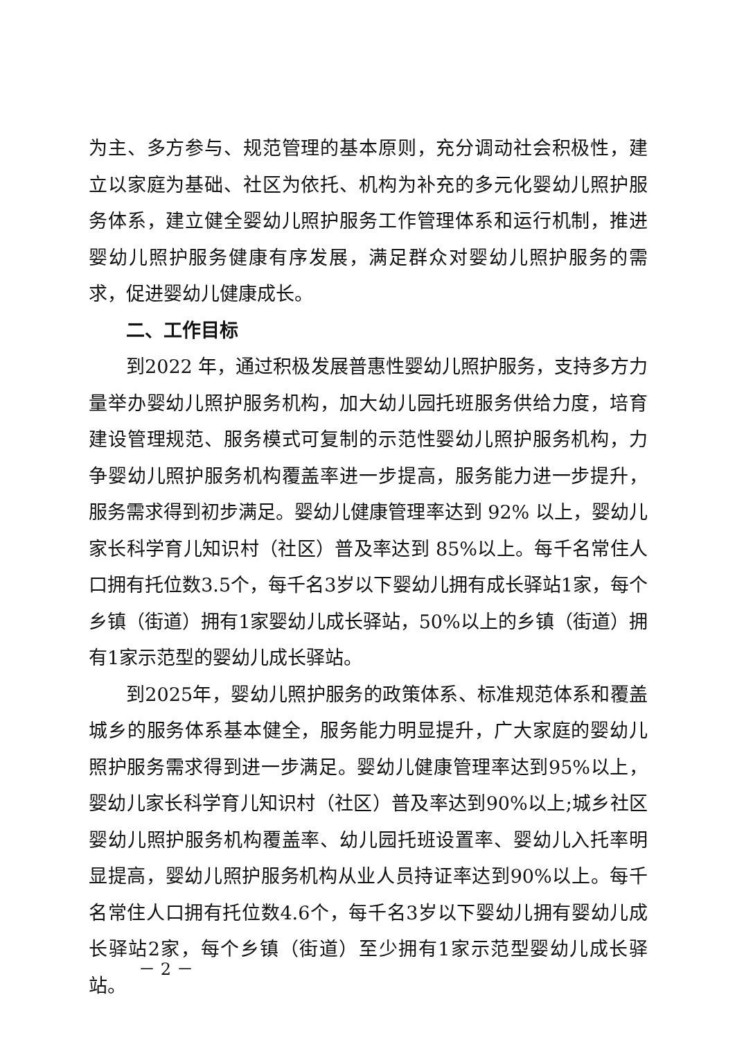为主、多方参与、规范管理的基本原则，充分调动社会积极性，建立以家庭为基础、社区为依托、机构为补充的多元化婴幼儿照护服务体系，建立健全婴幼儿照护服务工作管理体系和运行机制，推进婴幼儿照护服务健康有序发展，满足群众对婴幼儿照护服务的需求，促进婴幼儿健康成长。
二、工作目标
到2022 年，通过积极发展普惠性婴幼儿照护服务，支持多方力量举办婴幼儿照护服务机构，加大幼儿园托班服务供给力度，培育建设管理规范、服务模式可复制的示范性婴幼儿照护服务机构，力争婴幼儿照护服务机构覆盖率进一步提高，服务能力进一步提升，服务需求得到初步满足。婴幼儿健康管理率达到 92% 以上，婴幼儿家长科学育儿知识村（社区）普及率达到 85%以上。每千名常住人口拥有托位数3.5个，每千名3岁以下婴幼儿拥有成长驿站1家，每个乡镇（街道）拥有1家婴幼儿成长驿站，50%以上的乡镇（街道）拥有1家示范型的婴幼儿成长驿站。
到2025年，婴幼儿照护服务的政策体系、标准规范体系和覆盖城乡的服务体系基本健全，服务能力明显提升，广大家庭的婴幼儿照护服务需求得到进一步满足。婴幼儿健康管理率达到95%以上，婴幼儿家长科学育儿知识村（社区）普及率达到90%以上;城乡社区婴幼儿照护服务机构覆盖率、幼儿园托班设置率、婴幼儿入托率明显提高，婴幼儿照护服务机构从业人员持证率达到90%以上。每千名常住人口拥有托位数4.6个，每千名3岁以下婴幼儿拥有婴幼儿成长驿站2家，每个乡镇（街道）至少拥有1家示范型婴幼儿成长驿站。
－ 2 －